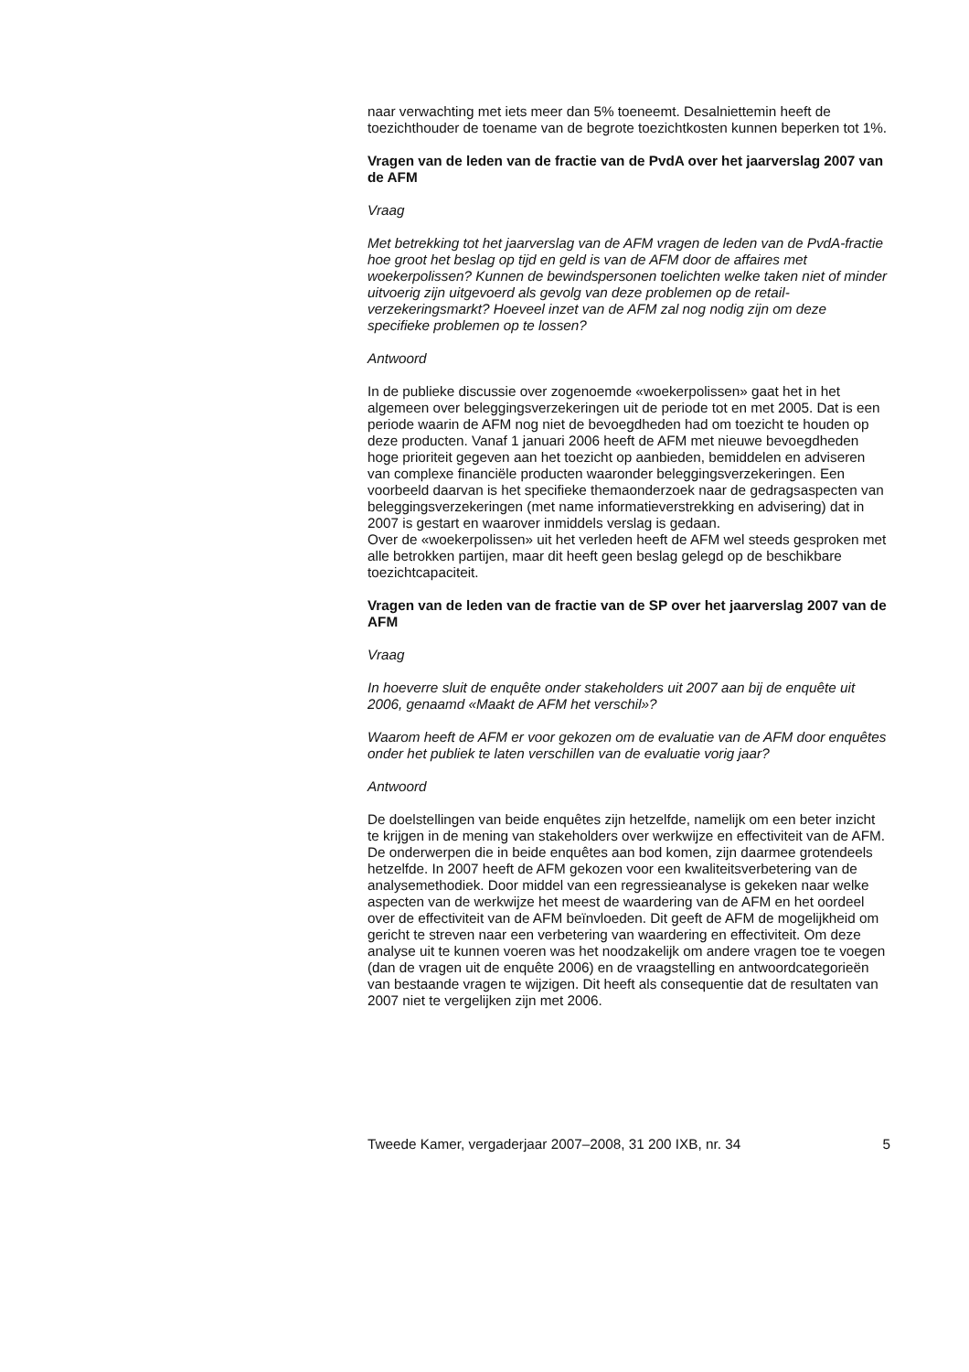naar verwachting met iets meer dan 5% toeneemt. Desalniettemin heeft de toezichthouder de toename van de begrote toezichtkosten kunnen beperken tot 1%.
Vragen van de leden van de fractie van de PvdA over het jaarverslag 2007 van de AFM
Vraag
Met betrekking tot het jaarverslag van de AFM vragen de leden van de PvdA-fractie hoe groot het beslag op tijd en geld is van de AFM door de affaires met woekerpolissen? Kunnen de bewindspersonen toelichten welke taken niet of minder uitvoerig zijn uitgevoerd als gevolg van deze problemen op de retail-verzekeringsmarkt? Hoeveel inzet van de AFM zal nog nodig zijn om deze specifieke problemen op te lossen?
Antwoord
In de publieke discussie over zogenoemde «woekerpolissen» gaat het in het algemeen over beleggingsverzekeringen uit de periode tot en met 2005. Dat is een periode waarin de AFM nog niet de bevoegdheden had om toezicht te houden op deze producten. Vanaf 1 januari 2006 heeft de AFM met nieuwe bevoegdheden hoge prioriteit gegeven aan het toezicht op aanbieden, bemiddelen en adviseren van complexe financiële producten waaronder beleggingsverzekeringen. Een voorbeeld daarvan is het specifieke themaonderzoek naar de gedragsaspecten van beleggingsverzekeringen (met name informatieverstrekking en advisering) dat in 2007 is gestart en waarover inmiddels verslag is gedaan.
Over de «woekerpolissen» uit het verleden heeft de AFM wel steeds gesproken met alle betrokken partijen, maar dit heeft geen beslag gelegd op de beschikbare toezichtcapaciteit.
Vragen van de leden van de fractie van de SP over het jaarverslag 2007 van de AFM
Vraag
In hoeverre sluit de enquête onder stakeholders uit 2007 aan bij de enquête uit 2006, genaamd «Maakt de AFM het verschil»?
Waarom heeft de AFM er voor gekozen om de evaluatie van de AFM door enquêtes onder het publiek te laten verschillen van de evaluatie vorig jaar?
Antwoord
De doelstellingen van beide enquêtes zijn hetzelfde, namelijk om een beter inzicht te krijgen in de mening van stakeholders over werkwijze en effectiviteit van de AFM. De onderwerpen die in beide enquêtes aan bod komen, zijn daarmee grotendeels hetzelfde. In 2007 heeft de AFM gekozen voor een kwaliteitsverbetering van de analysemethodiek. Door middel van een regressieanalyse is gekeken naar welke aspecten van de werkwijze het meest de waardering van de AFM en het oordeel over de effectiviteit van de AFM beïnvloeden. Dit geeft de AFM de mogelijkheid om gericht te streven naar een verbetering van waardering en effectiviteit. Om deze analyse uit te kunnen voeren was het noodzakelijk om andere vragen toe te voegen (dan de vragen uit de enquête 2006) en de vraagstelling en antwoordcategorieën van bestaande vragen te wijzigen. Dit heeft als consequentie dat de resultaten van 2007 niet te vergelijken zijn met 2006.
Tweede Kamer, vergaderjaar 2007–2008, 31 200 IXB, nr. 34 5